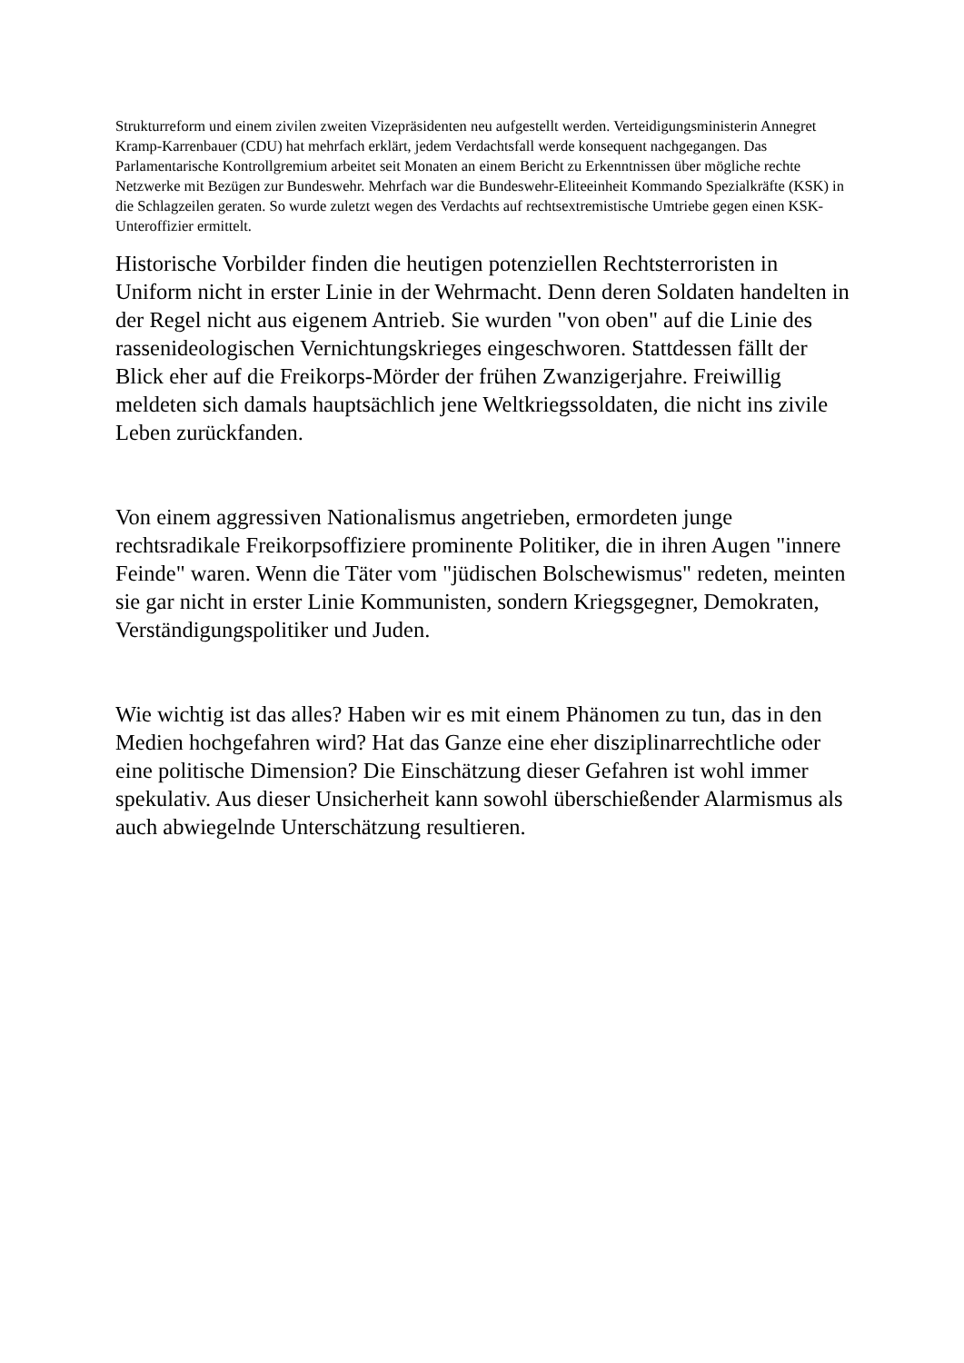Strukturreform und einem zivilen zweiten Vizepräsidenten neu aufgestellt werden. Verteidigungsministerin Annegret Kramp-Karrenbauer (CDU) hat mehrfach erklärt, jedem Verdachtsfall werde konsequent nachgegangen. Das Parlamentarische Kontrollgremium arbeitet seit Monaten an einem Bericht zu Erkenntnissen über mögliche rechte Netzwerke mit Bezügen zur Bundeswehr. Mehrfach war die Bundeswehr-Eliteeinheit Kommando Spezialkräfte (KSK) in die Schlagzeilen geraten. So wurde zuletzt wegen des Verdachts auf rechtsextremistische Umtriebe gegen einen KSK-Unteroffizier ermittelt.
Historische Vorbilder finden die heutigen potenziellen Rechtsterroristen in Uniform nicht in erster Linie in der Wehrmacht. Denn deren Soldaten handelten in der Regel nicht aus eigenem Antrieb. Sie wurden "von oben" auf die Linie des rassenideologischen Vernichtungskrieges eingeschworen. Stattdessen fällt der Blick eher auf die Freikorps-Mörder der frühen Zwanzigerjahre. Freiwillig meldeten sich damals hauptsächlich jene Weltkriegssoldaten, die nicht ins zivile Leben zurückfanden.
Von einem aggressiven Nationalismus angetrieben, ermordeten junge rechtsradikale Freikorpsoffiziere prominente Politiker, die in ihren Augen "innere Feinde" waren. Wenn die Täter vom "jüdischen Bolschewismus" redeten, meinten sie gar nicht in erster Linie Kommunisten, sondern Kriegsgegner, Demokraten, Verständigungspolitiker und Juden.
Wie wichtig ist das alles? Haben wir es mit einem Phänomen zu tun, das in den Medien hochgefahren wird? Hat das Ganze eine eher disziplinarrechtliche oder eine politische Dimension? Die Einschätzung dieser Gefahren ist wohl immer spekulativ. Aus dieser Unsicherheit kann sowohl überschießender Alarmismus als auch abwiegelnde Unterschätzung resultieren.